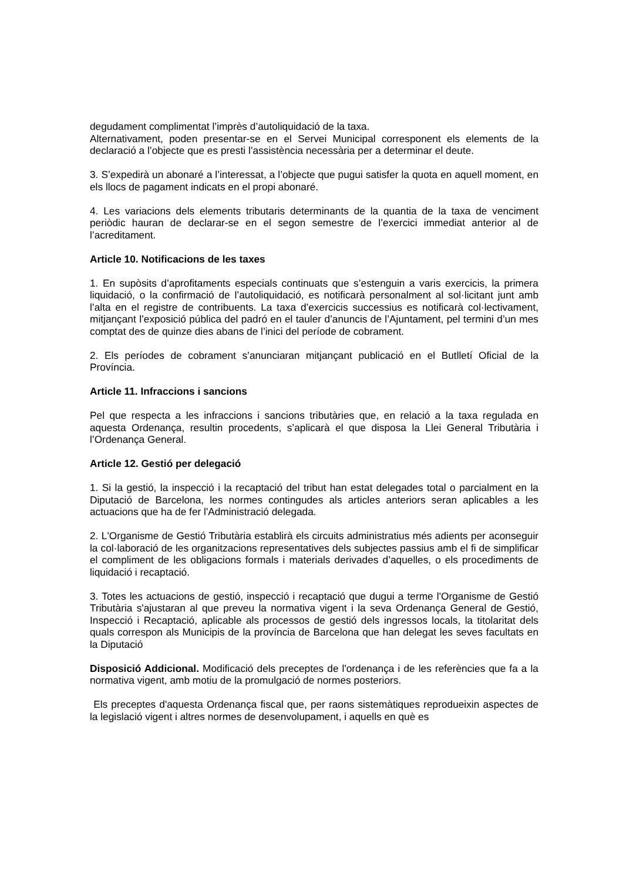degudament complimentat l’imprès d’autoliquidació de la taxa.
Alternativament, poden presentar-se en el Servei Municipal corresponent els elements de la declaració a l’objecte que es presti l’assistència necessària per a determinar el deute.
3. S’expedirà un abonaré a l’interessat, a l’objecte que pugui satisfer la quota en aquell moment, en els llocs de pagament indicats en el propi abonaré.
4. Les variacions dels elements tributaris determinants de la quantia de la taxa de venciment periòdic hauran de declarar-se en el segon semestre de l’exercici immediat anterior al de l’acreditament.
Article 10. Notificacions de les taxes
1. En supòsits d’aprofitaments especials continuats que s’estenguin a varis exercicis, la primera liquidació, o la confirmació de l’autoliquidació, es notificarà personalment al sol·licitant junt amb l’alta en el registre de contribuents. La taxa d’exercicis successius es notificarà col·lectivament, mitjançant l’exposició pública del padró en el tauler d’anuncis de l’Ajuntament, pel termini d’un mes comptat des de quinze dies abans de l’inici del període de cobrament.
2. Els períodes de cobrament s’anunciaran mitjançant publicació en el Butlletí Oficial de la Província.
Article 11. Infraccions i sancions
Pel que respecta a les infraccions i sancions tributàries que, en relació a la taxa regulada en aquesta Ordenança, resultin procedents, s’aplicarà el que disposa la Llei General Tributària i l’Ordenança General.
Article 12. Gestió per delegació
1. Si la gestió, la inspecció i la recaptació del tribut han estat delegades total o parcialment en la Diputació de Barcelona, les normes contingudes als articles anteriors seran aplicables a les actuacions que ha de fer l'Administració delegada.
2. L'Organisme de Gestió Tributària establirà els circuits administratius més adients per aconseguir la col·laboració de les organitzacions representatives dels subjectes passius amb el fi de simplificar el compliment de les obligacions formals i materials derivades d’aquelles, o els procediments de liquidació i recaptació.
3. Totes les actuacions de gestió, inspecció i recaptació que dugui a terme l'Organisme de Gestió Tributària s'ajustaran al que preveu la normativa vigent i la seva Ordenança General de Gestió, Inspecció i Recaptació, aplicable als processos de gestió dels ingressos locals, la titolaritat dels quals correspon als Municipis de la província de Barcelona que han delegat les seves facultats en la Diputació
Disposició Addicional. Modificació dels preceptes de l'ordenança i de les referències que fa a la normativa vigent, amb motiu de la promulgació de normes posteriors.
Els preceptes d'aquesta Ordenança fiscal que, per raons sistemàtiques reprodueixin aspectes de la legislació vigent i altres normes de desenvolupament, i aquells en què es